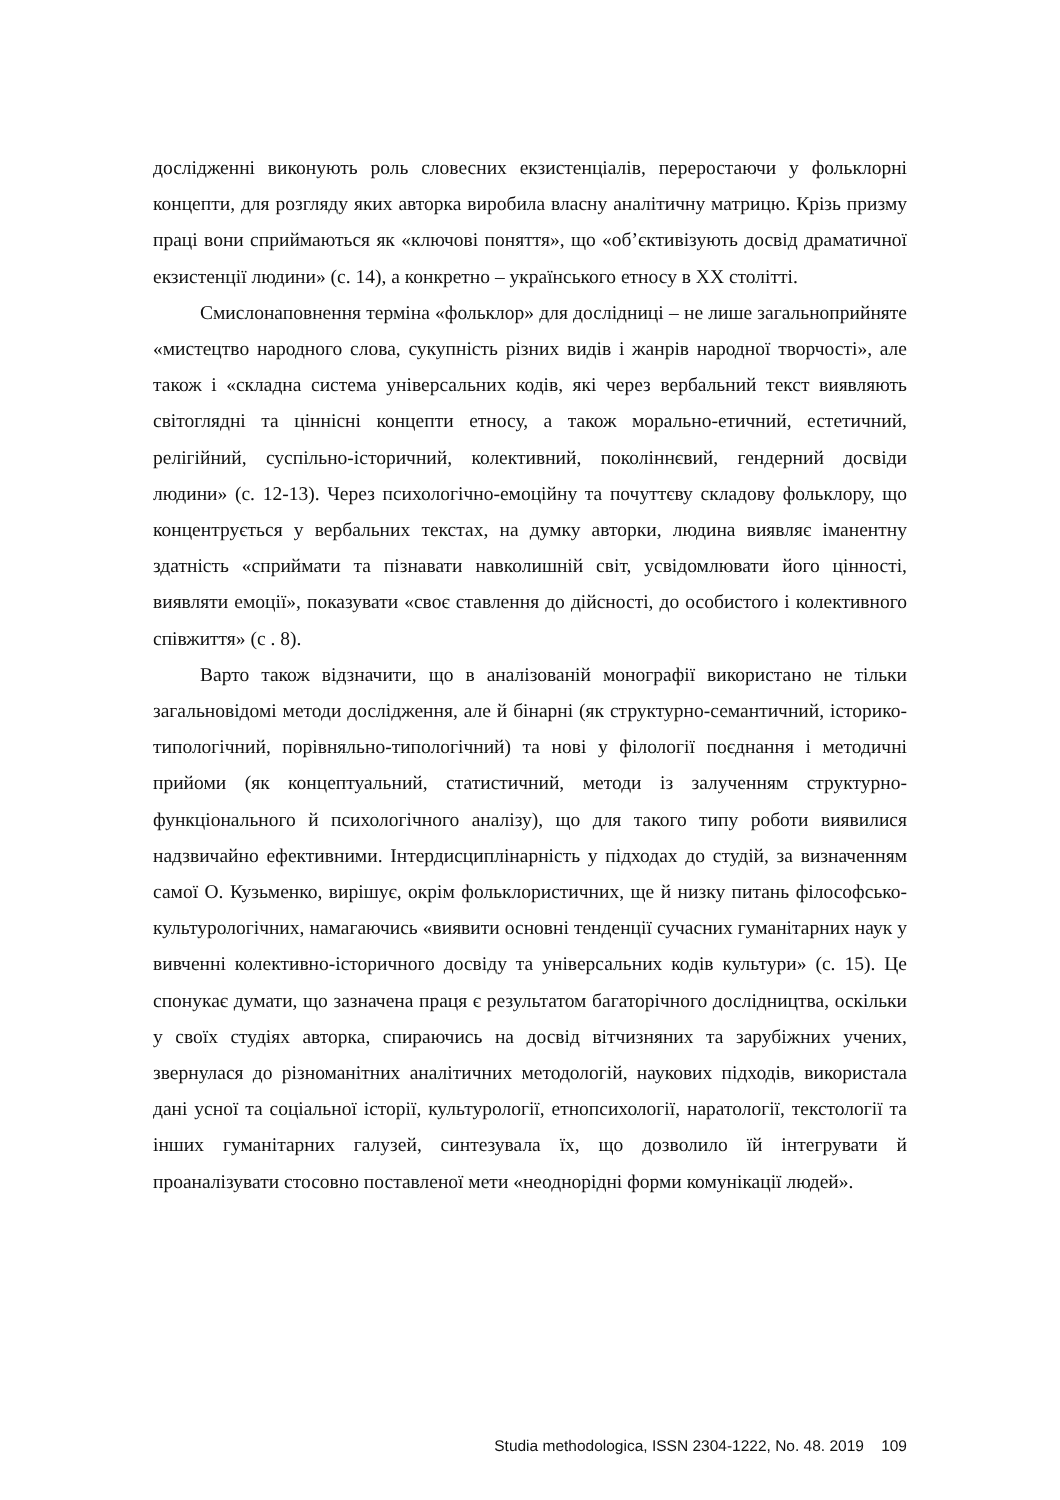дослідженні виконують роль словесних екзистенціалів, переростаючи у фольклорні концепти, для розгляду яких авторка виробила власну аналітичну матрицю. Крізь призму праці вони сприймаються як «ключові поняття», що «об’єктивізують досвід драматичної екзистенції людини» (с. 14), а конкретно – українського етносу в ХХ столітті.
Смислонаповнення терміна «фольклор» для дослідниці – не лише загальноприйняте «мистецтво народного слова, сукупність різних видів і жанрів народної творчості», але також і «складна система універсальних кодів, які через вербальний текст виявляють світоглядні та ціннісні концепти етносу, а також морально-етичний, естетичний, релігійний, суспільно-історичний, колективний, поколіннєвий, гендерний досвіди людини» (с. 12-13). Через психологічно-емоційну та почуттєву складову фольклору, що концентрується у вербальних текстах, на думку авторки, людина виявляє іманентну здатність «сприймати та пізнавати навколишній світ, усвідомлювати його цінності, виявляти емоції», показувати «своє ставлення до дійсності, до особистого і колективного співжиття» (с . 8).
Варто також відзначити, що в аналізованій монографії використано не тільки загальновідомі методи дослідження, але й бінарні (як структурно-семантичний, історико-типологічний, порівняльно-типологічний) та нові у філології поєднання і методичні прийоми (як концептуальний, статистичний, методи із залученням структурно-функціонального й психологічного аналізу), що для такого типу роботи виявилися надзвичайно ефективними. Інтердисциплінарність у підходах до студій, за визначенням самої О. Кузьменко, вирішує, окрім фольклористичних, ще й низку питань філософсько-культурологічних, намагаючись «виявити основні тенденції сучасних гуманітарних наук у вивченні колективно-історичного досвіду та універсальних кодів культури» (с. 15). Це спонукає думати, що зазначена праця є результатом багаторічного дослідництва, оскільки у своїх студіях авторка, спираючись на досвід вітчизняних та зарубіжних учених, звернулася до різноманітних аналітичних методологій, наукових підходів, використала дані усної та соціальної історії, культурології, етнопсихології, наратології, текстології та інших гуманітарних галузей, синтезувала їх, що дозволило їй інтегрувати й проаналізувати стосовно поставленої мети «неоднорідні форми комунікації людей».
Studia methodologica, ISSN 2304-1222, No. 48. 2019 109